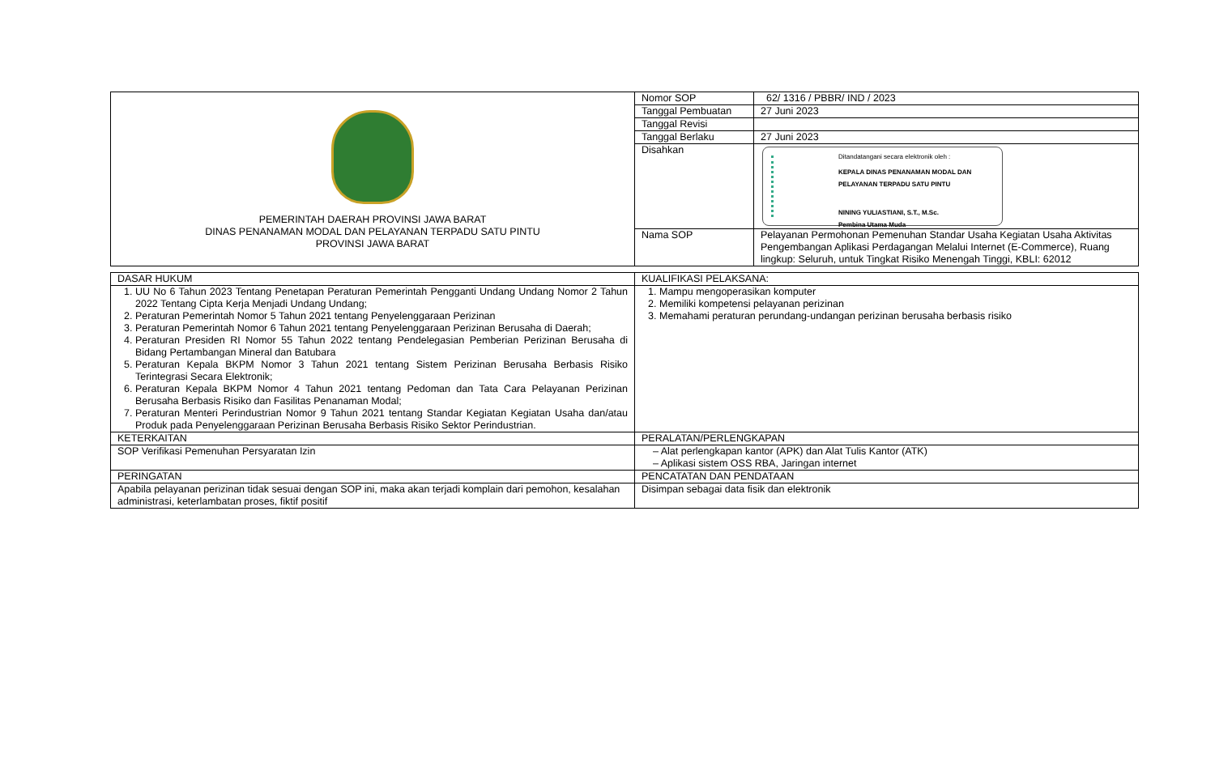| PEMERINTAH DAERAH PROVINSI JAWA BARAT DINAS PENANAMAN MODAL DAN PELAYANAN TERPADU SATU PINTU PROVINSI JAWA BARAT | Nomor SOP | 62/ 1316 / PBBR/ IND / 2023 |
| | Tanggal Pembuatan | 27 Juni 2023 |
| | Tanggal Revisi | |
| | Tanggal Berlaku | 27 Juni 2023 |
| | Disahkan | Ditandatangani secara elektronik oleh : KEPALA DINAS PENANAMAN MODAL DAN PELAYANAN TERPADU SATU PINTU NINING YULIASTIANI, S.T., M.Sc. Pembina Utama Muda |
| | Nama SOP | Pelayanan Permohonan Pemenuhan Standar Usaha Kegiatan Usaha Aktivitas Pengembangan Aplikasi Perdagangan Melalui Internet (E-Commerce), Ruang lingkup: Seluruh, untuk Tingkat Risiko Menengah Tinggi, KBLI: 62012 |
| DASAR HUKUM | KUALIFIKASI PELAKSANA: |
| 1. UU No 6 Tahun 2023 Tentang Penetapan Peraturan Pemerintah Pengganti Undang Undang Nomor 2 Tahun 2022 Tentang Cipta Kerja Menjadi Undang Undang; 2. Peraturan Pemerintah Nomor 5 Tahun 2021 tentang Penyelenggaraan Perizinan 3. Peraturan Pemerintah Nomor 6 Tahun 2021 tentang Penyelenggaraan Perizinan Berusaha di Daerah; 4. Peraturan Presiden RI Nomor 55 Tahun 2022 tentang Pendelegasian Pemberian Perizinan Berusaha di Bidang Pertambangan Mineral dan Batubara 5. Peraturan Kepala BKPM Nomor 3 Tahun 2021 tentang Sistem Perizinan Berusaha Berbasis Risiko Terintegrasi Secara Elektronik; 6. Peraturan Kepala BKPM Nomor 4 Tahun 2021 tentang Pedoman dan Tata Cara Pelayanan Perizinan Berusaha Berbasis Risiko dan Fasilitas Penanaman Modal; 7. Peraturan Menteri Perindustrian Nomor 9 Tahun 2021 tentang Standar Kegiatan Kegiatan Usaha dan/atau Produk pada Penyelenggaraan Perizinan Berusaha Berbasis Risiko Sektor Perindustrian. | 1. Mampu mengoperasikan komputer 2. Memiliki kompetensi pelayanan perizinan 3. Memahami peraturan perundang-undangan perizinan berusaha berbasis risiko |
| KETERKAITAN | PERALATAN/PERLENGKAPAN |
| SOP Verifikasi Pemenuhan Persyaratan Izin | – Alat perlengkapan kantor (APK) dan Alat Tulis Kantor (ATK) – Aplikasi sistem OSS RBA, Jaringan internet |
| PERINGATAN | PENCATATAN DAN PENDATAAN |
| Apabila pelayanan perizinan tidak sesuai dengan SOP ini, maka akan terjadi komplain dari pemohon, kesalahan administrasi, keterlambatan proses, fiktif positif | Disimpan sebagai data fisik dan elektronik |